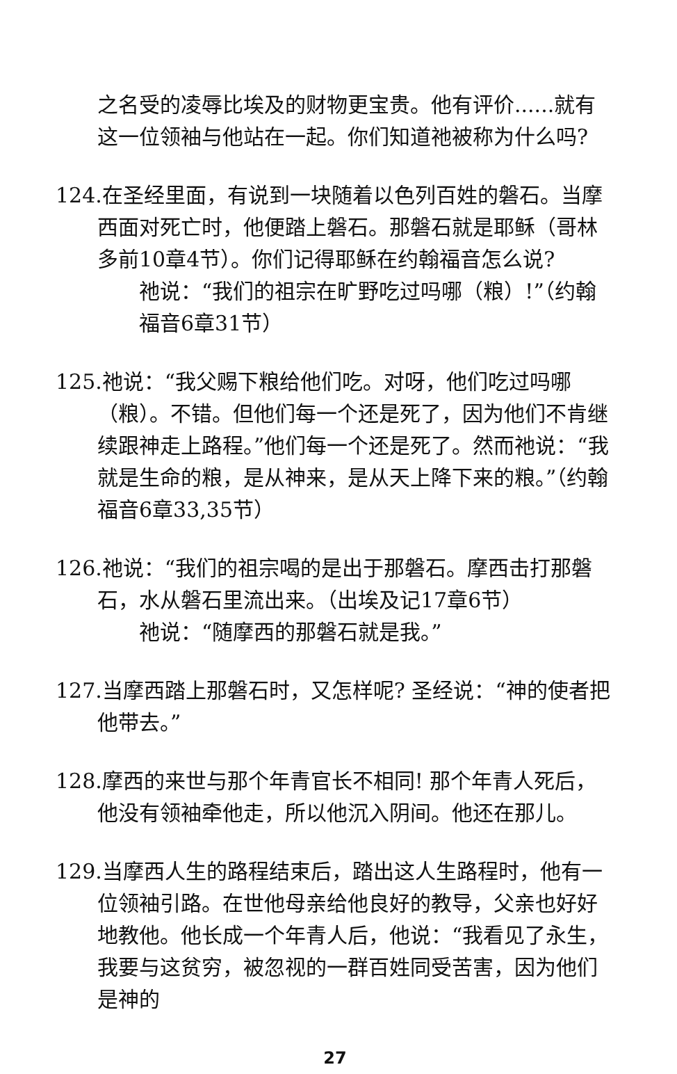之名受的凌辱比埃及的财物更宝贵。他有评价......就有这一位领袖与他站在一起。你们知道祂被称为什么吗?
124.在圣经里面，有说到一块随着以色列百姓的磐石。当摩西面对死亡时，他便踏上磐石。那磐石就是耶稣（哥林多前10章4节）。你们记得耶稣在约翰福音怎么说?
祂说：“我们的祖宗在旷野吃过吗哪（粮）!”（约翰福音6章31节）
125.祂说：“我父赐下粮给他们吃。对呀，他们吃过吗哪（粮）。不错。但他们每一个还是死了，因为他们不肯继续跟神走上路程。”他们每一个还是死了。然而祂说：“我就是生命的粮，是从神来，是从天上降下来的粮。”（约翰福音6章33,35节）
126.祂说：“我们的祖宗喝的是出于那磐石。摩西击打那磐石，水从磐石里流出来。（出埃及记17章6节）
祂说：“随摩西的那磐石就是我。”
127.当摩西踏上那磐石时，又怎样呢? 圣经说：“神的使者把他带去。”
128.摩西的来世与那个年青官长不相同! 那个年青人死后，他没有领袖牵他走，所以他沉入阴间。他还在那儿。
129.当摩西人生的路程结束后，踏出这人生路程时，他有一位领袖引路。在世他母亲给他良好的教导，父亲也好好地教他。他长成一个年青人后，他说：“我看见了永生，我要与这贫穷，被忽视的一群百姓同受苦害，因为他们是神的
27